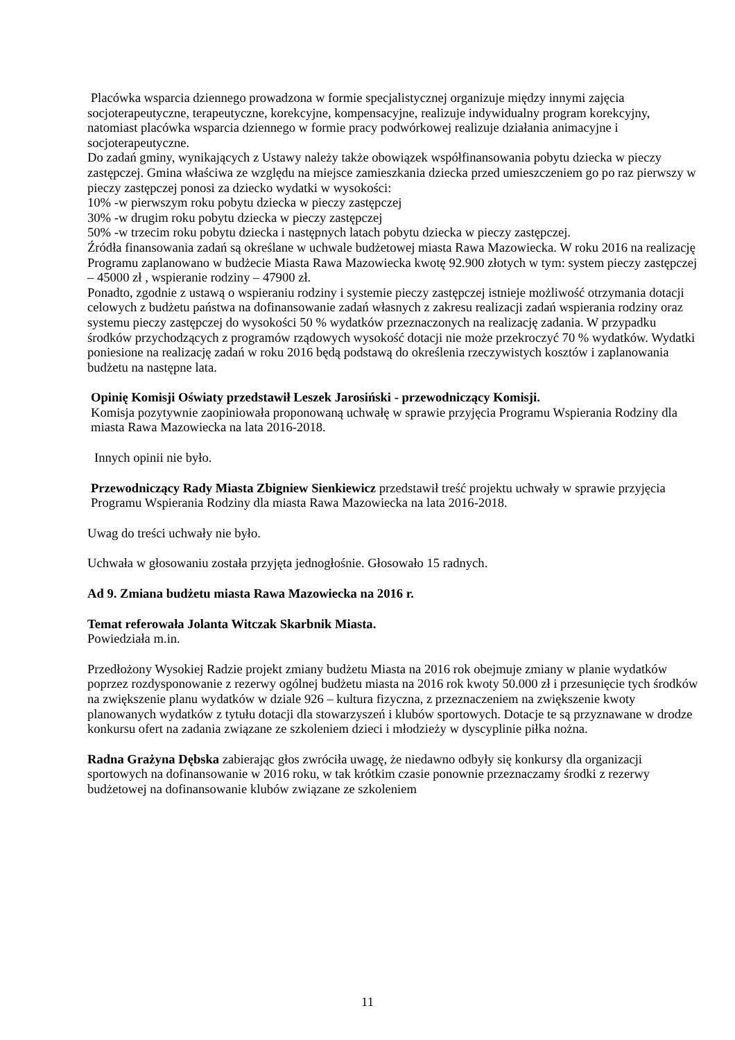Placówka wsparcia dziennego prowadzona w formie specjalistycznej organizuje między innymi zajęcia socjoterapeutyczne, terapeutyczne, korekcyjne, kompensacyjne, realizuje indywidualny program korekcyjny, natomiast placówka wsparcia dziennego w formie pracy podwórkowej realizuje działania animacyjne i socjoterapeutyczne.
Do zadań gminy, wynikających z Ustawy należy także obowiązek współfinansowania pobytu dziecka w pieczy zastępczej. Gmina właściwa ze względu na miejsce zamieszkania dziecka przed umieszczeniem go po raz pierwszy w pieczy zastępczej ponosi za dziecko wydatki w wysokości:
10% -w pierwszym roku pobytu dziecka w pieczy zastępczej
30% -w drugim roku pobytu dziecka w pieczy zastępczej
50% -w trzecim roku pobytu dziecka i następnych latach pobytu dziecka w pieczy zastępczej.
Źródła finansowania zadań są określane w uchwale budżetowej miasta Rawa Mazowiecka. W roku 2016 na realizację Programu zaplanowano w budżecie Miasta Rawa Mazowiecka kwotę 92.900 złotych w tym: system pieczy zastępczej – 45000 zł , wspieranie rodziny – 47900 zł.
Ponadto, zgodnie z ustawą o wspieraniu rodziny i systemie pieczy zastępczej istnieje możliwość otrzymania dotacji celowych z budżetu państwa na dofinansowanie zadań własnych z zakresu realizacji zadań wspierania rodziny oraz systemu pieczy zastępczej do wysokości 50 % wydatków przeznaczonych na realizację zadania. W przypadku środków przychodzących z programów rządowych wysokość dotacji nie może przekroczyć 70 % wydatków. Wydatki poniesione na realizację zadań w roku 2016 będą podstawą do określenia rzeczywistych kosztów i zaplanowania budżetu na następne lata.
Opinię Komisji Oświaty przedstawił Leszek Jarosiński - przewodniczący Komisji.
Komisja pozytywnie zaopiniowała proponowaną uchwałę w sprawie przyjęcia Programu Wspierania Rodziny dla miasta Rawa Mazowiecka na lata 2016-2018.
Innych opinii nie było.
Przewodniczący Rady Miasta Zbigniew Sienkiewicz przedstawił treść projektu uchwały w sprawie przyjęcia Programu Wspierania Rodziny dla miasta Rawa Mazowiecka na lata 2016-2018.
Uwag do treści uchwały nie było.
Uchwała w głosowaniu została przyjęta jednogłośnie. Głosowało 15 radnych.
Ad 9. Zmiana budżetu miasta Rawa Mazowiecka na 2016 r.
Temat referowała Jolanta Witczak Skarbnik Miasta.
Powiedziała m.in.
Przedłożony Wysokiej Radzie projekt zmiany budżetu Miasta na 2016 rok obejmuje zmiany w planie wydatków poprzez rozdysponowanie z rezerwy ogólnej budżetu miasta na 2016 rok kwoty 50.000 zł i przesunięcie tych środków na zwiększenie planu wydatków w dziale 926 – kultura fizyczna, z przeznaczeniem na zwiększenie kwoty planowanych wydatków z tytułu dotacji dla stowarzyszeń i klubów sportowych. Dotacje te są przyznawane w drodze konkursu ofert na zadania związane ze szkoleniem dzieci i młodzieży w dyscyplinie piłka nożna.
Radna Grażyna Dębska zabierając głos zwróciła uwagę, że niedawno odbyły się konkursy dla organizacji sportowych na dofinansowanie w 2016 roku, w tak krótkim czasie ponownie przeznaczamy środki z rezerwy budżetowej na dofinansowanie klubów związane ze szkoleniem
11